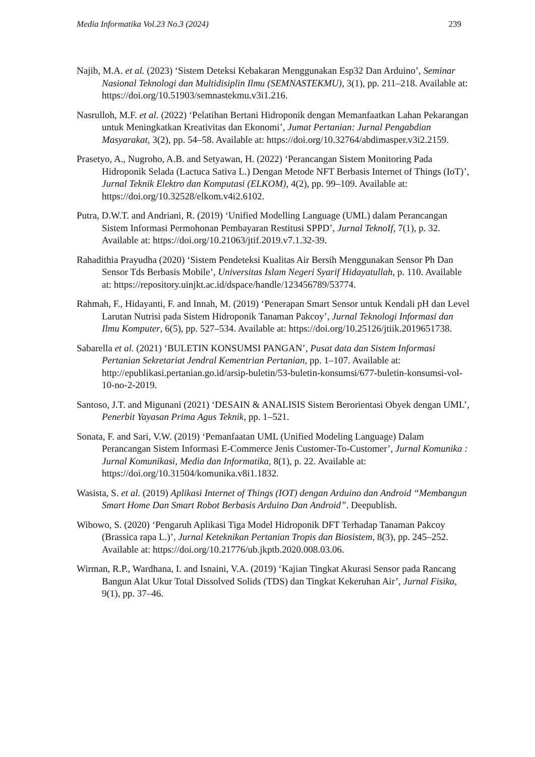Media Informatika Vol.23 No.3 (2024) 239
Najib, M.A. et al. (2023) ‘Sistem Deteksi Kebakaran Menggunakan Esp32 Dan Arduino’, Seminar Nasional Teknologi dan Multidisiplin Ilmu (SEMNASTEKMU), 3(1), pp. 211–218. Available at: https://doi.org/10.51903/semnastekmu.v3i1.216.
Nasrulloh, M.F. et al. (2022) ‘Pelatihan Bertani Hidroponik dengan Memanfaatkan Lahan Pekarangan untuk Meningkatkan Kreativitas dan Ekonomi’, Jumat Pertanian: Jurnal Pengabdian Masyarakat, 3(2), pp. 54–58. Available at: https://doi.org/10.32764/abdimasper.v3i2.2159.
Prasetyo, A., Nugroho, A.B. and Setyawan, H. (2022) ‘Perancangan Sistem Monitoring Pada Hidroponik Selada (Lactuca Sativa L.) Dengan Metode NFT Berbasis Internet of Things (IoT)’, Jurnal Teknik Elektro dan Komputasi (ELKOM), 4(2), pp. 99–109. Available at: https://doi.org/10.32528/elkom.v4i2.6102.
Putra, D.W.T. and Andriani, R. (2019) ‘Unified Modelling Language (UML) dalam Perancangan Sistem Informasi Permohonan Pembayaran Restitusi SPPD’, Jurnal TeknoIf, 7(1), p. 32. Available at: https://doi.org/10.21063/jtif.2019.v7.1.32-39.
Rahadithia Prayudha (2020) ‘Sistem Pendeteksi Kualitas Air Bersih Menggunakan Sensor Ph Dan Sensor Tds Berbasis Mobile’, Universitas Islam Negeri Syarif Hidayatullah, p. 110. Available at: https://repository.uinjkt.ac.id/dspace/handle/123456789/53774.
Rahmah, F., Hidayanti, F. and Innah, M. (2019) ‘Penerapan Smart Sensor untuk Kendali pH dan Level Larutan Nutrisi pada Sistem Hidroponik Tanaman Pakcoy’, Jurnal Teknologi Informasi dan Ilmu Komputer, 6(5), pp. 527–534. Available at: https://doi.org/10.25126/jtiik.2019651738.
Sabarella et al. (2021) ‘BULETIN KONSUMSI PANGAN’, Pusat data dan Sistem Informasi Pertanian Sekretariat Jendral Kementrian Pertanian, pp. 1–107. Available at: http://epublikasi.pertanian.go.id/arsip-buletin/53-buletin-konsumsi/677-buletin-konsumsi-vol-10-no-2-2019.
Santoso, J.T. and Migunani (2021) ‘DESAIN & ANALISIS Sistem Berorientasi Obyek dengan UML’, Penerbit Yayasan Prima Agus Teknik, pp. 1–521.
Sonata, F. and Sari, V.W. (2019) ‘Pemanfaatan UML (Unified Modeling Language) Dalam Perancangan Sistem Informasi E-Commerce Jenis Customer-To-Customer’, Jurnal Komunika : Jurnal Komunikasi, Media dan Informatika, 8(1), p. 22. Available at: https://doi.org/10.31504/komunika.v8i1.1832.
Wasista, S. et al. (2019) Aplikasi Internet of Things (IOT) dengan Arduino dan Android “Membangun Smart Home Dan Smart Robot Berbasis Arduino Dan Android”. Deepublish.
Wibowo, S. (2020) ‘Pengaruh Aplikasi Tiga Model Hidroponik DFT Terhadap Tanaman Pakcoy (Brassica rapa L.)’, Jurnal Keteknikan Pertanian Tropis dan Biosistem, 8(3), pp. 245–252. Available at: https://doi.org/10.21776/ub.jkptb.2020.008.03.06.
Wirman, R.P., Wardhana, I. and Isnaini, V.A. (2019) ‘Kajian Tingkat Akurasi Sensor pada Rancang Bangun Alat Ukur Total Dissolved Solids (TDS) dan Tingkat Kekeruhan Air’, Jurnal Fisika, 9(1), pp. 37–46.